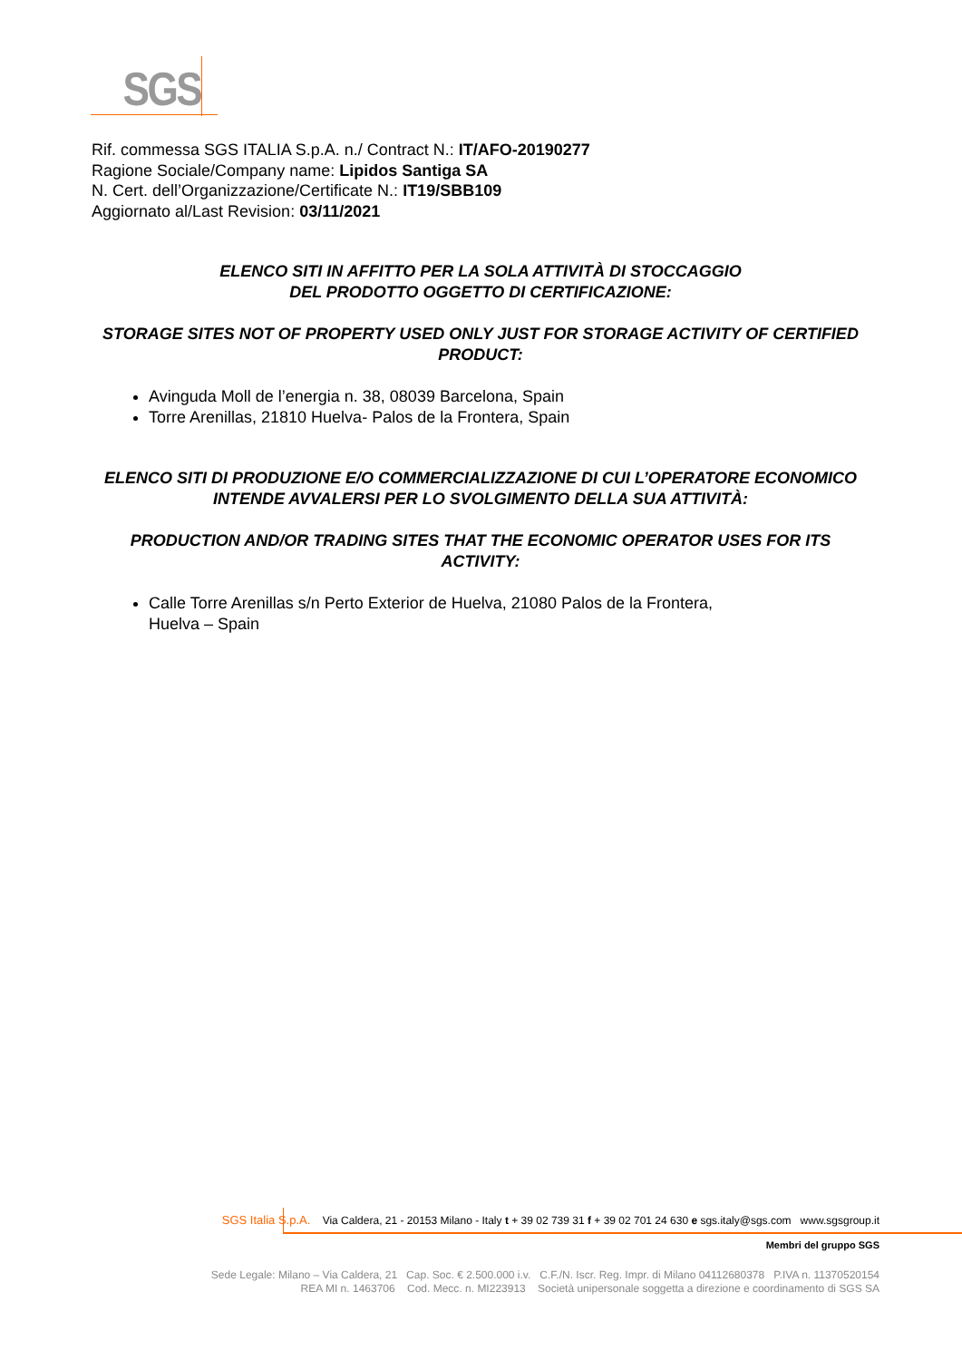SGS
Rif. commessa SGS ITALIA S.p.A. n./ Contract N.: IT/AFO-20190277
Ragione Sociale/Company name: Lipidos Santiga SA
N. Cert. dell’Organizzazione/Certificate N.: IT19/SBB109
Aggiornato al/Last Revision: 03/11/2021
ELENCO SITI IN AFFITTO PER LA SOLA ATTIVITÀ DI STOCCAGGIO
DEL PRODOTTO OGGETTO DI CERTIFICAZIONE:
STORAGE SITES NOT OF PROPERTY USED ONLY JUST FOR STORAGE ACTIVITY OF CERTIFIED PRODUCT:
Avinguda Moll de l’energia n. 38, 08039 Barcelona, Spain
Torre Arenillas, 21810 Huelva- Palos de la Frontera, Spain
ELENCO SITI DI PRODUZIONE E/O COMMERCIALIZZAZIONE DI CUI L’OPERATORE ECONOMICO INTENDE AVVALERSI PER LO SVOLGIMENTO DELLA SUA ATTIVITÀ:
PRODUCTION AND/OR TRADING SITES THAT THE ECONOMIC OPERATOR USES FOR ITS ACTIVITY:
Calle Torre Arenillas s/n Perto Exterior de Huelva, 21080 Palos de la Frontera,
Huelva – Spain
SGS Italia S.p.A. Via Caldera, 21 - 20153 Milano - Italy t + 39 02 739 31 f + 39 02 701 24 630 e sgs.italy@sgs.com www.sgsgroup.it
Membri del gruppo SGS
Sede Legale: Milano – Via Caldera, 21 Cap. Soc. € 2.500.000 i.v. C.F./N. Iscr. Reg. Impr. di Milano 04112680378 P.IVA n. 11370520154
REA MI n. 1463706 Cod. Mecc. n. MI223913 Società unipersonale soggetta a direzione e coordinamento di SGS SA